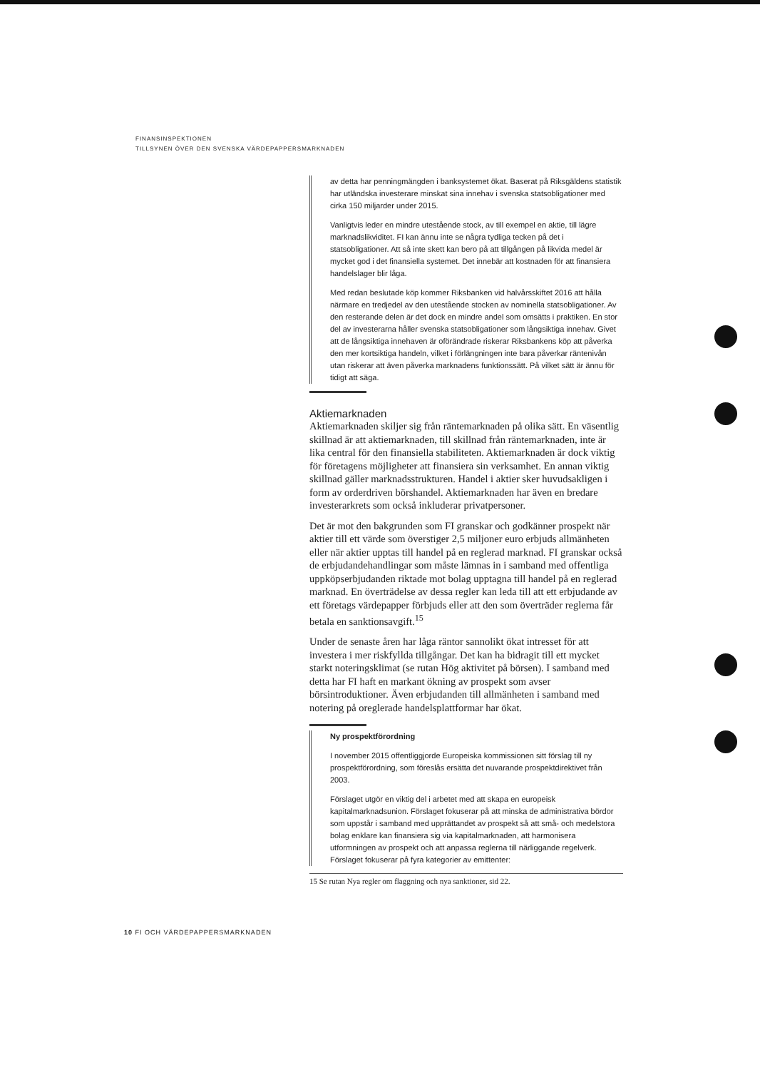FINANSINSPEKTIONEN
TILLSYNEN ÖVER DEN SVENSKA VÄRDEPAPPERSMARKNADEN
av detta har penningmängden i banksystemet ökat. Baserat på Riksgäldens statistik har utländska investerare minskat sina innehav i svenska statsobligationer med cirka 150 miljarder under 2015.
Vanligtvis leder en mindre utestående stock, av till exempel en aktie, till lägre marknadslikviditet. FI kan ännu inte se några tydliga tecken på det i statsobligationer. Att så inte skett kan bero på att tillgången på likvida medel är mycket god i det finansiella systemet. Det innebär att kostnaden för att finansiera handelslager blir låga.
Med redan beslutade köp kommer Riksbanken vid halvårsskiftet 2016 att hålla närmare en tredjedel av den utestående stocken av nominella statsobligationer. Av den resterande delen är det dock en mindre andel som omsätts i praktiken. En stor del av investerarna håller svenska statsobligationer som långsiktiga innehav. Givet att de långsiktiga innehaven är oförändrade riskerar Riksbankens köp att påverka den mer kortsiktiga handeln, vilket i förlängningen inte bara påverkar räntenivån utan riskerar att även påverka marknadens funktionssätt. På vilket sätt är ännu för tidigt att säga.
Aktiemarknaden
Aktiemarknaden skiljer sig från räntemarknaden på olika sätt. En väsentlig skillnad är att aktiemarknaden, till skillnad från räntemarknaden, inte är lika central för den finansiella stabiliteten. Aktiemarknaden är dock viktig för företagens möjligheter att finansiera sin verksamhet. En annan viktig skillnad gäller marknadsstrukturen. Handel i aktier sker huvudsakligen i form av orderdriven börshandel. Aktiemarknaden har även en bredare investerarkrets som också inkluderar privatpersoner.
Det är mot den bakgrunden som FI granskar och godkänner prospekt när aktier till ett värde som överstiger 2,5 miljoner euro erbjuds allmänheten eller när aktier upptas till handel på en reglerad marknad. FI granskar också de erbjudandehandlingar som måste lämnas in i samband med offentliga uppköpserbjudanden riktade mot bolag upptagna till handel på en reglerad marknad. En överträdelse av dessa regler kan leda till att ett erbjudande av ett företags värdepapper förbjuds eller att den som överträder reglerna får betala en sanktionsavgift.<sup>15</sup>
Under de senaste åren har låga räntor sannolikt ökat intresset för att investera i mer riskfyllda tillgångar. Det kan ha bidragit till ett mycket starkt noteringsklimat (se rutan Hög aktivitet på börsen). I samband med detta har FI haft en markant ökning av prospekt som avser börsintroduktioner. Även erbjudanden till allmänheten i samband med notering på oreglerade handelsplattformar har ökat.
Ny prospektförordning
I november 2015 offentliggjorde Europeiska kommissionen sitt förslag till ny prospektförordning, som föreslås ersätta det nuvarande prospektdirektivet från 2003.
Förslaget utgör en viktig del i arbetet med att skapa en europeisk kapitalmarknadsunion. Förslaget fokuserar på att minska de administrativa bördor som uppstår i samband med upprättandet av prospekt så att små- och medelstora bolag enklare kan finansiera sig via kapitalmarknaden, att harmonisera utformningen av prospekt och att anpassa reglerna till närliggande regelverk. Förslaget fokuserar på fyra kategorier av emittenter:
15 Se rutan Nya regler om flaggning och nya sanktioner, sid 22.
10 FI OCH VÄRDEPAPPERSMARKNADEN